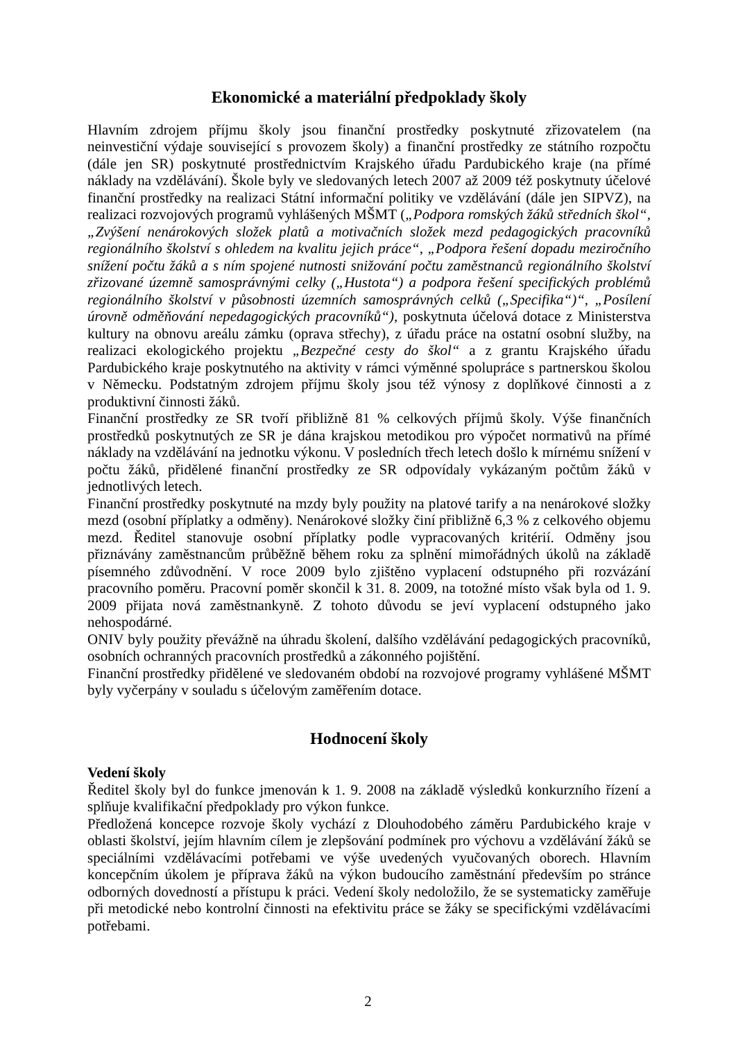Ekonomické a materiální předpoklady školy
Hlavním zdrojem příjmu školy jsou finanční prostředky poskytnuté zřizovatelem (na neinvestiční výdaje související s provozem školy) a finanční prostředky ze státního rozpočtu (dále jen SR) poskytnuté prostřednictvím Krajského úřadu Pardubického kraje (na přímé náklady na vzdělávání). Škole byly ve sledovaných letech 2007 až 2009 též poskytnuty účelové finanční prostředky na realizaci Státní informační politiky ve vzdělávání (dále jen SIPVZ), na realizaci rozvojových programů vyhlášených MŠMT („Podpora romských žáků středních škol“, „Zvýšení nenárokových složek platů a motivačních složek mezd pedagogických pracovníků regionálního školství s ohledem na kvalitu jejich práce“, „Podpora řešení dopadu meziročního snížení počtu žáků a s ním spojené nutnosti snižování počtu zaměstnanců regionálního školství zřizované územně samosprávnými celky („Hustota“) a podpora řešení specifických problémů regionálního školství v působnosti územních samosprávných celků („Specifika“)“, „Posílení úrovně odměňování nepedagogických pracovníků“), poskytnuta účelová dotace z Ministerstva kultury na obnovu areálu zámku (oprava střechy), z úřadu práce na ostatní osobní služby, na realizaci ekologického projektu „Bezpečné cesty do škol“ a z grantu Krajského úřadu Pardubického kraje poskytnutého na aktivity v rámci výměnné spolupráce s partnerskou školou v Německu. Podstatným zdrojem příjmu školy jsou též výnosy z doplňkové činnosti a z produktivní činnosti žáků.
Finanční prostředky ze SR tvoří přibližně 81 % celkových příjmů školy. Výše finančních prostředků poskytnutých ze SR je dána krajskou metodikou pro výpočet normativů na přímé náklady na vzdělávání na jednotku výkonu. V posledních třech letech došlo k mírnému snížení v počtu žáků, přidělené finanční prostředky ze SR odpovídaly vykázaným počtům žáků v jednotlivých letech.
Finanční prostředky poskytnuté na mzdy byly použity na platové tarify a na nenárokové složky mezd (osobní příplatky a odměny). Nenárokové složky činí přibližně 6,3 % z celkového objemu mezd. Ředitel stanovuje osobní příplatky podle vypracovaných kritérií. Odměny jsou přiznávány zaměstnancům průběžně během roku za splnění mimořádných úkolů na základě písemného zdůvodnění. V roce 2009 bylo zjištěno vyplacení odstupného při rozvázání pracovního poměru. Pracovní poměr skončil k 31. 8. 2009, na totožné místo však byla od 1. 9. 2009 přijata nová zaměstnankyně. Z tohoto důvodu se jeví vyplacení odstupného jako nehospodárné.
ONIV byly použity převážně na úhradu školení, dalšího vzdělávání pedagogických pracovníků, osobních ochranných pracovních prostředků a zákonného pojištění.
Finanční prostředky přidělené ve sledovaném období na rozvojové programy vyhlášené MŠMT byly vyčerpány v souladu s účelovým zaměřením dotace.
Hodnocení školy
Vedení školy
Ředitel školy byl do funkce jmenován k 1. 9. 2008 na základě výsledků konkurzního řízení a splňuje kvalifikační předpoklady pro výkon funkce.
Předložená koncepce rozvoje školy vychází z Dlouhodobého záměru Pardubického kraje v oblasti školství, jejím hlavním cílem je zlepšování podmínek pro výchovu a vzdělávání žáků se speciálními vzdělávacími potřebami ve výše uvedených vyučovaných oborech. Hlavním koncepčním úkolem je příprava žáků na výkon budoucího zaměstnání především po stránce odborných dovedností a přístupu k práci. Vedení školy nedoložilo, že se systematicky zaměřuje při metodické nebo kontrolní činnosti na efektivitu práce se žáky se specifickými vzdělávacími potřebami.
2